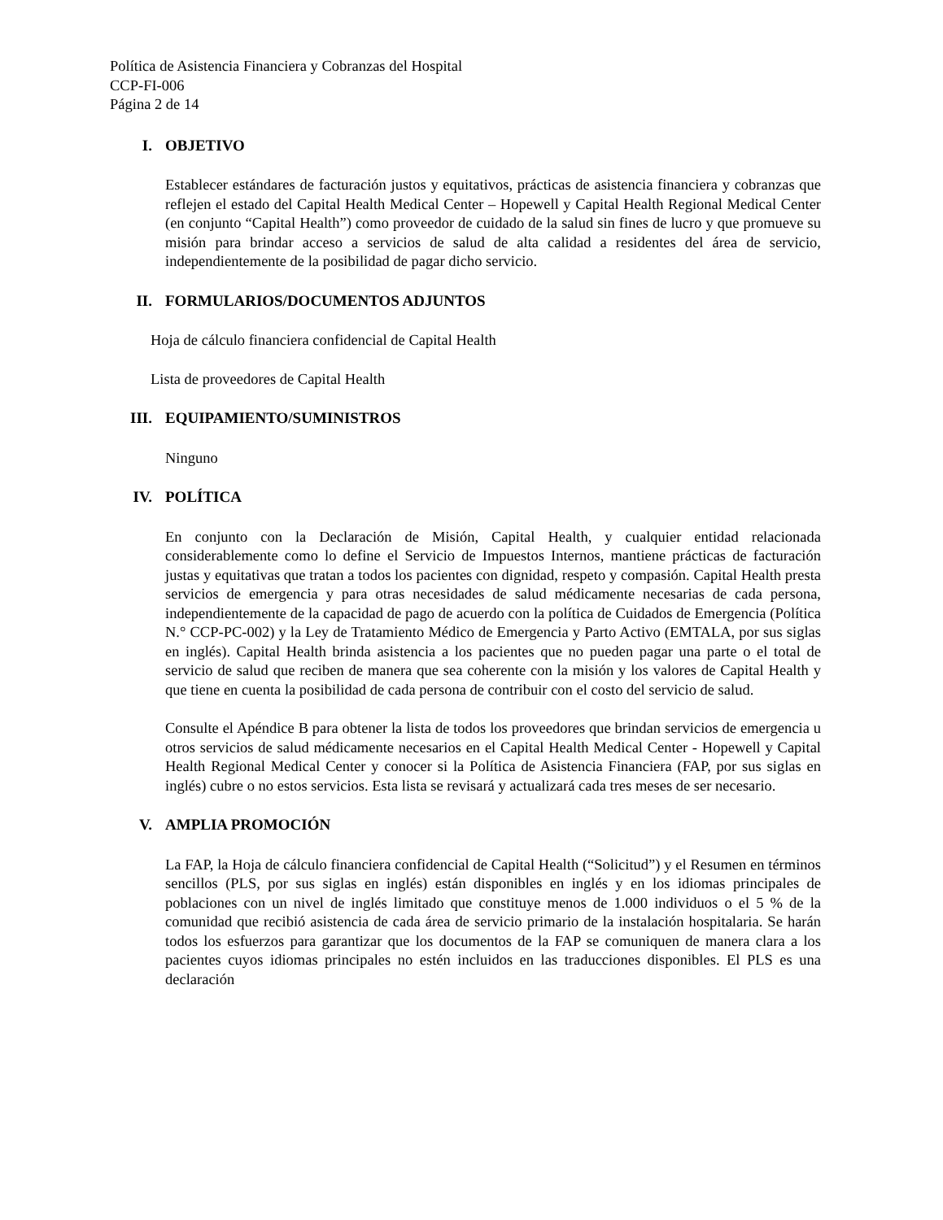Política de Asistencia Financiera y Cobranzas del Hospital
CCP-FI-006
Página 2 de 14
I. OBJETIVO
Establecer estándares de facturación justos y equitativos, prácticas de asistencia financiera y cobranzas que reflejen el estado del Capital Health Medical Center – Hopewell y Capital Health Regional Medical Center (en conjunto “Capital Health”) como proveedor de cuidado de la salud sin fines de lucro y que promueve su misión para brindar acceso a servicios de salud de alta calidad a residentes del área de servicio, independientemente de la posibilidad de pagar dicho servicio.
II. FORMULARIOS/DOCUMENTOS ADJUNTOS
Hoja de cálculo financiera confidencial de Capital Health
Lista de proveedores de Capital Health
III. EQUIPAMIENTO/SUMINISTROS
Ninguno
IV. POLÍTICA
En conjunto con la Declaración de Misión, Capital Health, y cualquier entidad relacionada considerablemente como lo define el Servicio de Impuestos Internos, mantiene prácticas de facturación justas y equitativas que tratan a todos los pacientes con dignidad, respeto y compasión. Capital Health presta servicios de emergencia y para otras necesidades de salud médicamente necesarias de cada persona, independientemente de la capacidad de pago de acuerdo con la política de Cuidados de Emergencia (Política N.° CCP-PC-002) y la Ley de Tratamiento Médico de Emergencia y Parto Activo (EMTALA, por sus siglas en inglés). Capital Health brinda asistencia a los pacientes que no pueden pagar una parte o el total de servicio de salud que reciben de manera que sea coherente con la misión y los valores de Capital Health y que tiene en cuenta la posibilidad de cada persona de contribuir con el costo del servicio de salud.
Consulte el Apéndice B para obtener la lista de todos los proveedores que brindan servicios de emergencia u otros servicios de salud médicamente necesarios en el Capital Health Medical Center - Hopewell y Capital Health Regional Medical Center y conocer si la Política de Asistencia Financiera (FAP, por sus siglas en inglés) cubre o no estos servicios. Esta lista se revisará y actualizará cada tres meses de ser necesario.
V. AMPLIA PROMOCIÓN
La FAP, la Hoja de cálculo financiera confidencial de Capital Health (“Solicitud”) y el Resumen en términos sencillos (PLS, por sus siglas en inglés) están disponibles en inglés y en los idiomas principales de poblaciones con un nivel de inglés limitado que constituye menos de 1.000 individuos o el 5 % de la comunidad que recibió asistencia de cada área de servicio primario de la instalación hospitalaria. Se harán todos los esfuerzos para garantizar que los documentos de la FAP se comuniquen de manera clara a los pacientes cuyos idiomas principales no estén incluidos en las traducciones disponibles. El PLS es una declaración